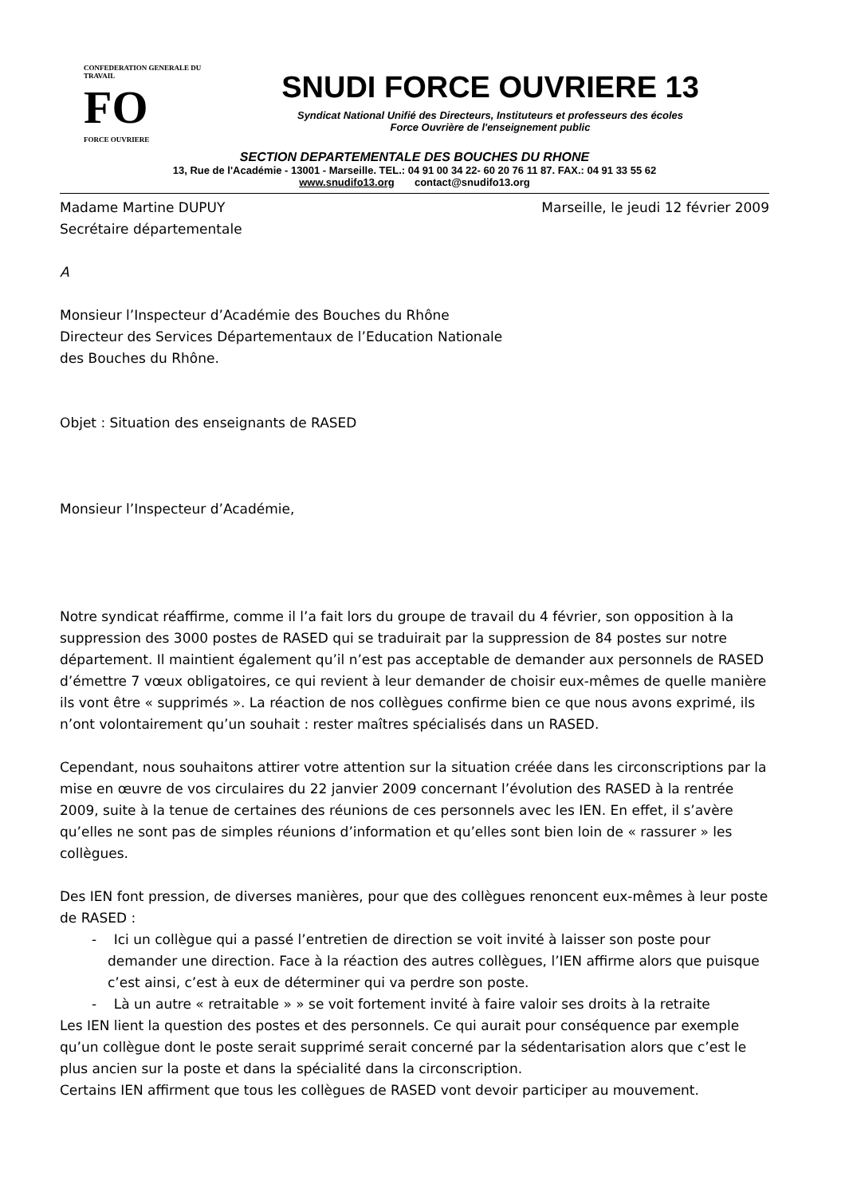CONFEDERATION GENERALE DU TRAVAIL
FO
FORCE OUVRIERE
SNUDI FORCE OUVRIERE 13
Syndicat National Unifié des Directeurs, Instituteurs et professeurs des écoles
Force Ouvrière de l'enseignement public
SECTION DEPARTEMENTALE DES BOUCHES DU RHONE
13, Rue de l'Académie - 13001 - Marseille. TEL.: 04 91 00 34 22- 60 20 76 11 87. FAX.: 04 91 33 55 62
www.snudifo13.org contact@snudifo13.org
Madame Martine DUPUY Marseille, le jeudi 12 février 2009
Secrétaire départementale
A
Monsieur l’Inspecteur d’Académie des Bouches du Rhône
Directeur des Services Départementaux de l’Education Nationale
des Bouches du Rhône.
Objet : Situation des enseignants de RASED
Monsieur l’Inspecteur d’Académie,
Notre syndicat réaffirme, comme il l’a fait lors du groupe de travail du 4 février, son opposition à la suppression des 3000 postes de RASED qui se traduirait par la suppression de 84 postes sur notre département. Il maintient également qu’il n’est pas acceptable de demander aux personnels de RASED d’émettre 7 vœux obligatoires, ce qui revient à leur demander de choisir eux-mêmes de quelle manière ils vont être « supprimés ». La réaction de nos collègues confirme bien ce que nous avons exprimé, ils n’ont volontairement qu’un souhait : rester maîtres spécialisés dans un RASED.
Cependant, nous souhaitons attirer votre attention sur la situation créée dans les circonscriptions par la mise en œuvre de vos circulaires du 22 janvier 2009 concernant l’évolution des RASED à la rentrée 2009, suite à la tenue de certaines des réunions de ces personnels avec les IEN. En effet, il s’avère qu’elles ne sont pas de simples réunions d’information et qu’elles sont bien loin de « rassurer » les collègues.
Des IEN font pression, de diverses manières, pour que des collègues renoncent eux-mêmes à leur poste de RASED :
- Ici un collègue qui a passé l’entretien de direction se voit invité à laisser son poste pour demander une direction. Face à la réaction des autres collègues, l’IEN affirme alors que puisque c’est ainsi, c’est à eux de déterminer qui va perdre son poste.
- Là un autre « retraitable » » se voit fortement invité à faire valoir ses droits à la retraite
Les IEN lient la question des postes et des personnels. Ce qui aurait pour conséquence par exemple qu’un collègue dont le poste serait supprimé serait concerné par la sédentarisation alors que c’est le plus ancien sur la poste et dans la spécialité dans la circonscription.
Certains IEN affirment que tous les collègues de RASED vont devoir participer au mouvement.